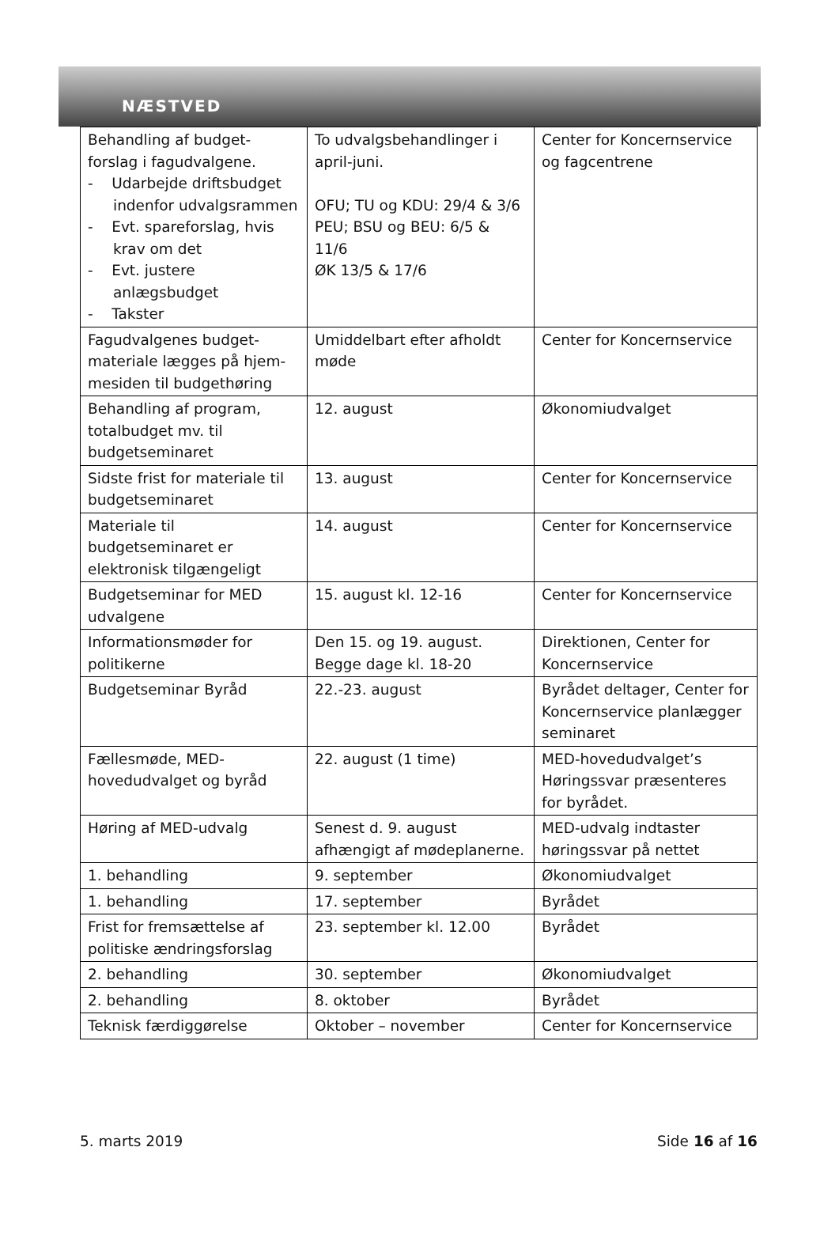NÆSTVED
| Behandling af budget-forslag i fagudvalgene. - Udarbejde driftsbudget indenfor udvalgsrammen - Evt. spareforslag, hvis krav om det - Evt. justere anlægsbudget - Takster | To udvalgsbehandlinger i april-juni. OFU; TU og KDU: 29/4 & 3/6 PEU; BSU og BEU: 6/5 & 11/6 ØK 13/5 & 17/6 | Center for Koncernservice og fagcentrene |
| Fagudvalgenes budget-materiale lægges på hjem-mesiden til budgethøring | Umiddelbart efter afholdt møde | Center for Koncernservice |
| Behandling af program, totalbudget mv. til budgetseminaret | 12. august | Økonomiudvalget |
| Sidste frist for materiale til budgetseminaret | 13. august | Center for Koncernservice |
| Materiale til budgetseminaret er elektronisk tilgængeligt | 14. august | Center for Koncernservice |
| Budgetseminar for MED udvalgene | 15. august kl. 12-16 | Center for Koncernservice |
| Informationsmøder for politikerne | Den 15. og 19. august. Begge dage kl. 18-20 | Direktionen, Center for Koncernservice |
| Budgetseminar Byråd | 22.-23. august | Byrådet deltager, Center for Koncernservice planlægger seminaret |
| Fællesmøde, MED-hovedudvalget og byråd | 22. august (1 time) | MED-hovedudvalget’s Høringssvar præsenteres for byrådet. |
| Høring af MED-udvalg | Senest d. 9. august afhængigt af mødeplanerne. | MED-udvalg indtaster høringssvar på nettet |
| 1. behandling | 9. september | Økonomiudvalget |
| 1. behandling | 17. september | Byrådet |
| Frist for fremsættelse af politiske ændringsforslag | 23. september kl. 12.00 | Byrådet |
| 2. behandling | 30. september | Økonomiudvalget |
| 2. behandling | 8. oktober | Byrådet |
| Teknisk færdiggørelse | Oktober – november | Center for Koncernservice |
5. marts 2019 Side 16 af 16